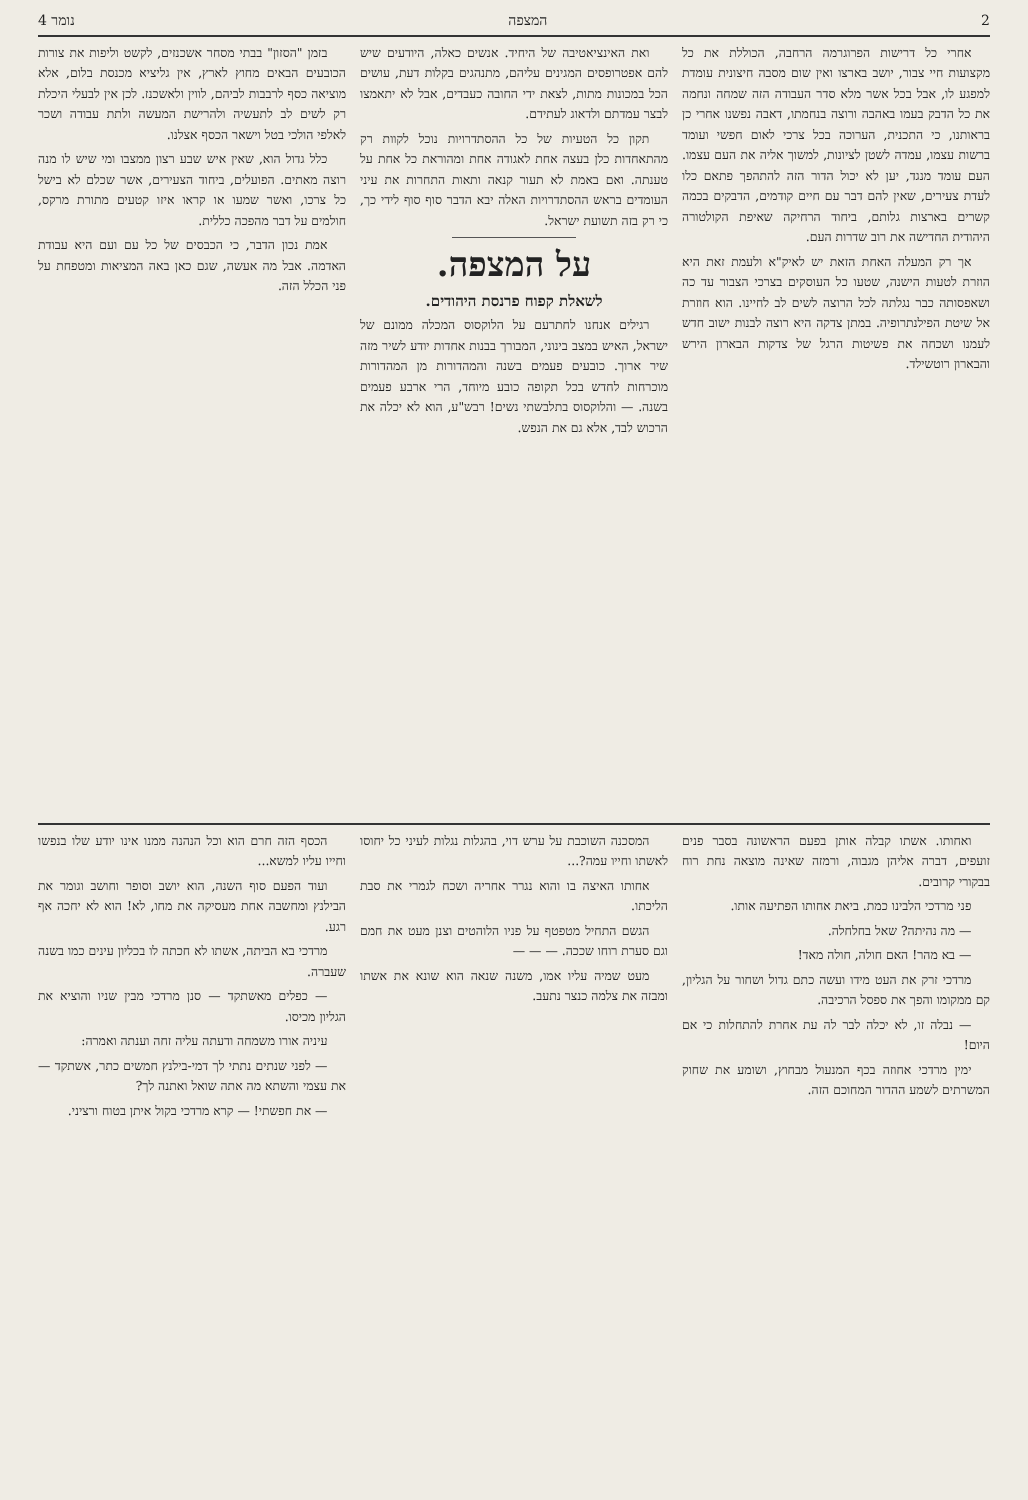2 המצפה נומר 4
אחרי כל דרישות הפרוגרמה הרחבה, הכוללת את כל מקצועות חיי צבור, יושב בארצו ואין שום מסבה חיצונית עומדת למפגע לו, אבל בכל אשר מלא סדר העבודה הזה שמחה ונחמה את כל הדבק בעמו באהבה ורוצה בנחמתו, דאבה נפשנו אחרי כן בראותנו, כי התכנית, הערוכה בכל צרכי לאום חפשי ועומד ברשות עצמו, עמדה לשטן לציונות, למשוך אליה את העם עצמו. העם עומד מנגד, יען לא יכול הדור הזה להתהפך פתאם כלו לעדת צעירים, שאין להם דבר עם חיים קודמים, הדבקים בכמה קשרים בארצות גלותם, ביחוד הרחיקה שאיפת הקולטורה היהודית החדישה את רוב שדרות העם.
אך רק המעלה האחת הזאת יש לאיק"א ולעמת זאת היא הוזרת לטעות הישנה, שטעו כל העוסקים בצרכי הצבור עד כה ושאפסותה כבר נגלתה לכל הרוצה לשים לב לחיינו. הוא חוזרת אל שיטת הפילנתרופיה. במתן צדקה היא רוצה לבנות ישוב חדש לעמנו ושכחה את פשיטות הרגל של צדקות הבארון הירש והבארון רוטשילד.
ואת האינציאטיבה של היחיד. אנשים כאלה, היודעים שיש להם אפטרופסים המגינים עליהם, מתנהגים בקלות דעת, עושים הכל במכונות מתות, לצאת ידי החובה כעבדים, אבל לא יתאמצו לבצר עמדתם ולדאוג לעתידם.
תקון כל הטעיות של כל ההסתדרויות נוכל לקוות רק מהתאחדות כלן בעצה אחת לאגודה אחת ומהוראת כל אחת על טענתה. ואם באמת לא תעור קנאה ותאות התחרות את עיני העומדים בראש ההסתדרויות האלה יבא הדבר סוף סוף לידי כך, כי רק בזה תשועת ישראל.
על המצפה.
לשאלת קפוח פרנסת היהודים.
רגילים אנחנו לחתרעם על הלוקסוס המכלה ממונם של ישראל, האיש במצב בינוני, המבורך בבנות אחדות יודע לשיר מזה שיר ארוך. כובעים פעמים בשנה והמהדורות מן המהדורות מוכרחות לחדש בכל תקופה כובע מיוחד, הרי ארבע פעמים בשנה. — והלוקסוס בתלבשתי נשים! רבש"ע, הוא לא יכלה את הרכוש לבד, אלא גם את הנפש.
בזמן "הסזון" בבתי מסחר אשכנזים, לקשט וליפות את צורות הכובעים הבאים מחוץ לארץ, אין גליציא מכנסת בלום, אלא מוציאה כסף לרבבות לביהם, לווין ולאשכנז. לכן אין לבעלי היכלת רק לשים לב לתעשיה ולהרישת המעשה ולתת עבודה ושכר לאלפי הולכי בטל וישאר הכסף אצלנו.
כלל גדול הוא, שאין איש שבע רצון ממצבו ומי שיש לו מנה רוצה מאתים. הפועלים, ביחוד הצעירים, אשר שכלם לא בישל כל צרכו, ואשר שמעו או קראו איזו קטעים מתורת מרקס, חולמים על דבר מהפכה כללית.
אמת נכון הדבר, כי הכבסים של כל עם ועם היא עבודת האדמה. אבל מה אעשה, שגם כאן באה המציאות ומטפחת על פני הכלל הזה.
ואחותו. אשתו קבלה אותן בפעם הראשונה בסבר פנים זועפים, דברה אליהן מגבוה, ורמזה שאינה מוצאה נחת רוח בבקורי קרובים.
פני מרדכי הלבינו כמת. ביאת אחותו הפתיעה אותו.
— מה נהיתה? שאל בחלחלה.
— בא מהר! האם חולה, חולה מאד!
מרדכי זרק את העט מידו ועשה כתם גדול ושחור על הגליון, קם ממקומו והפך את ספסל הרכיבה.
— נבלה זו, לא יכלה לבר לה עת אחרת להתחלות כי אם היום!
ימין מרדכי אחוזה בכף המנעול מבחוץ, ושומע את שחוק המשרתים לשמע ההדור המחוכם הזה.
המסכנה השוכבת על ערש דוי, בהגלות נגלות לעיני כל יחוסו לאשתו וחייו עמה?...
אחותו האיצה בו והוא נגרר אחריה ושכח לגמרי את סבת הליכתו.
הגשם התחיל מטפטף על פניו הלוהטים וצנן מעט את חמם וגם סערת רוחו שככה. — — —
מעט שמיה עליו אמו, משנה שנאה הוא שונא את אשתו ומבזה את צלמה כנצר נתעב.
הכסף הזה חרם הוא וכל הנהנה ממנו אינו יודע שלו בנפשו וחייו עליו למשא...
ועוד הפעם סוף השנה, הוא יושב וסופר וחושב וגומר את הבילנץ ומחשבה אחת מעסיקה את מחו, לא! הוא לא יחכה אף רגע.
מרדכי בא הביתה, אשתו לא חכתה לו בכליון עינים כמו בשנה שעברה.
— כפלים מאשתקד — סנן מרדכי מבין שניו והוציא את הגליון מכיסו.
עיניה אורו משמחה ודעתה עליה זחה וענתה ואמרה:
— לפני שנתים נתתי לך דמי-בילנץ חמשים כתר, אשתקד — את עצמי והשתא מה אתה שואל ואתנה לך?
— את חפשתי! — קרא מרדכי בקול איתן בטוח ורציני.